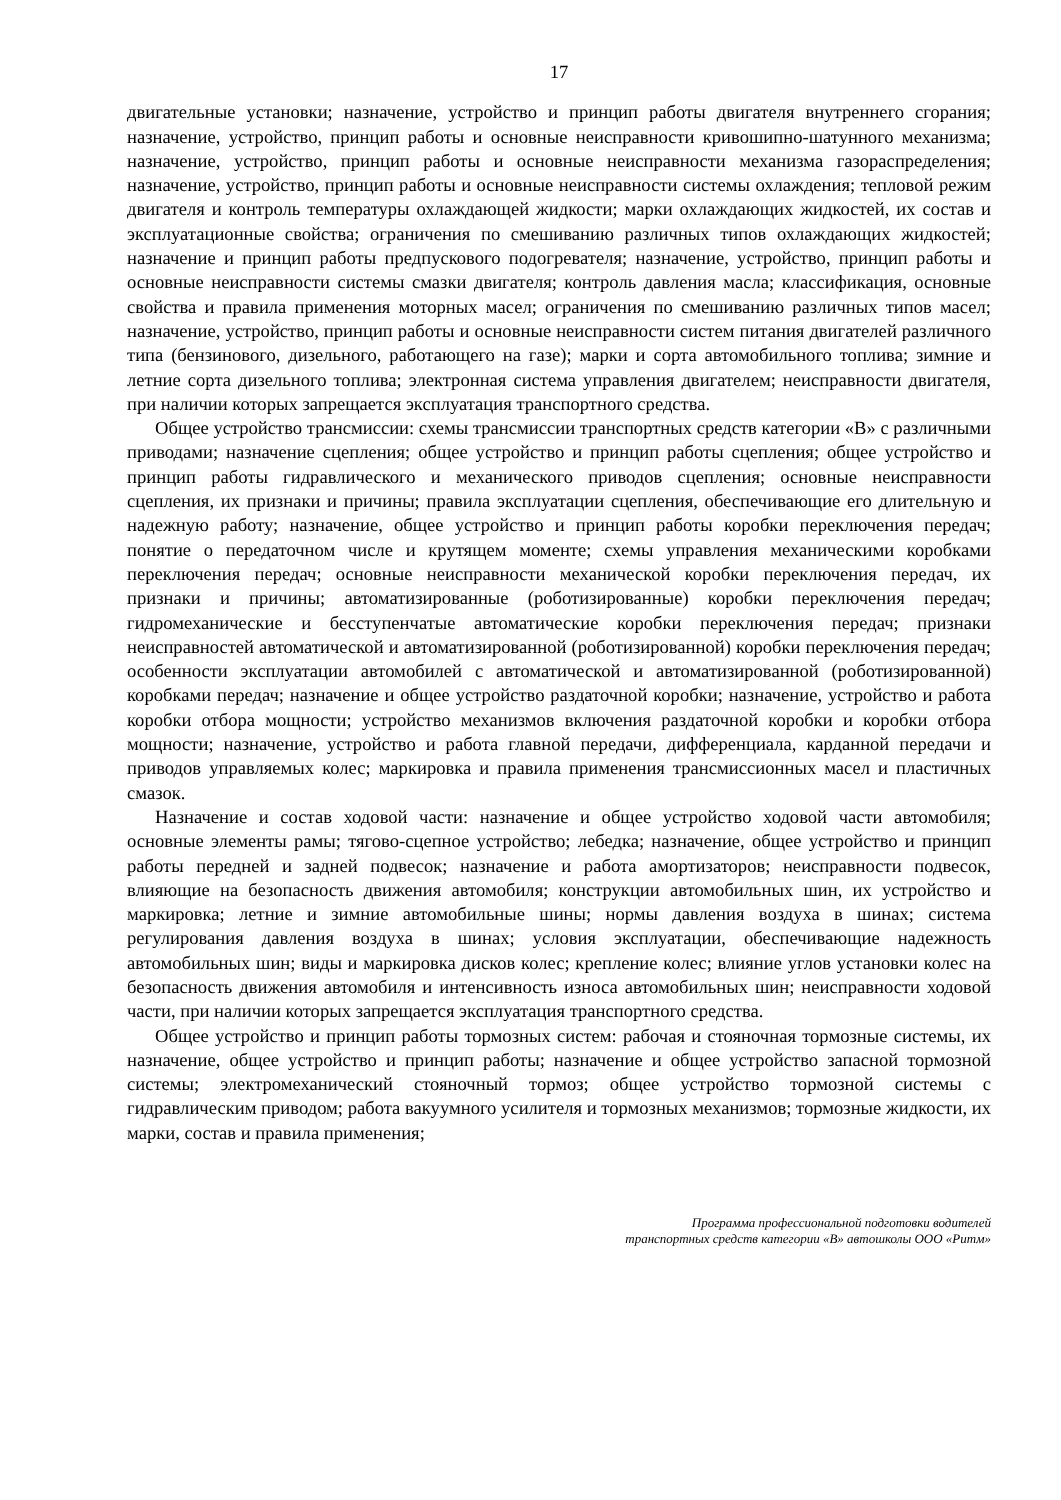17
двигательные установки; назначение, устройство и принцип работы двигателя внутреннего сгорания; назначение, устройство, принцип работы и основные неисправности кривошипно-шатунного механизма; назначение, устройство, принцип работы и основные неисправности механизма газораспределения; назначение, устройство, принцип работы и основные неисправности системы охлаждения; тепловой режим двигателя и контроль температуры охлаждающей жидкости; марки охлаждающих жидкостей, их состав и эксплуатационные свойства; ограничения по смешиванию различных типов охлаждающих жидкостей; назначение и принцип работы предпускового подогревателя; назначение, устройство, принцип работы и основные неисправности системы смазки двигателя; контроль давления масла; классификация, основные свойства и правила применения моторных масел; ограничения по смешиванию различных типов масел; назначение, устройство, принцип работы и основные неисправности систем питания двигателей различного типа (бензинового, дизельного, работающего на газе); марки и сорта автомобильного топлива; зимние и летние сорта дизельного топлива; электронная система управления двигателем; неисправности двигателя, при наличии которых запрещается эксплуатация транспортного средства.
Общее устройство трансмиссии: схемы трансмиссии транспортных средств категории «В» с различными приводами; назначение сцепления; общее устройство и принцип работы сцепления; общее устройство и принцип работы гидравлического и механического приводов сцепления; основные неисправности сцепления, их признаки и причины; правила эксплуатации сцепления, обеспечивающие его длительную и надежную работу; назначение, общее устройство и принцип работы коробки переключения передач; понятие о передаточном числе и крутящем моменте; схемы управления механическими коробками переключения передач; основные неисправности механической коробки переключения передач, их признаки и причины; автоматизированные (роботизированные) коробки переключения передач; гидромеханические и бесступенчатые автоматические коробки переключения передач; признаки неисправностей автоматической и автоматизированной (роботизированной) коробки переключения передач; особенности эксплуатации автомобилей с автоматической и автоматизированной (роботизированной) коробками передач; назначение и общее устройство раздаточной коробки; назначение, устройство и работа коробки отбора мощности; устройство механизмов включения раздаточной коробки и коробки отбора мощности; назначение, устройство и работа главной передачи, дифференциала, карданной передачи и приводов управляемых колес; маркировка и правила применения трансмиссионных масел и пластичных смазок.
Назначение и состав ходовой части: назначение и общее устройство ходовой части автомобиля; основные элементы рамы; тягово-сцепное устройство; лебедка; назначение, общее устройство и принцип работы передней и задней подвесок; назначение и работа амортизаторов; неисправности подвесок, влияющие на безопасность движения автомобиля; конструкции автомобильных шин, их устройство и маркировка; летние и зимние автомобильные шины; нормы давления воздуха в шинах; система регулирования давления воздуха в шинах; условия эксплуатации, обеспечивающие надежность автомобильных шин; виды и маркировка дисков колес; крепление колес; влияние углов установки колес на безопасность движения автомобиля и интенсивность износа автомобильных шин; неисправности ходовой части, при наличии которых запрещается эксплуатация транспортного средства.
Общее устройство и принцип работы тормозных систем: рабочая и стояночная тормозные системы, их назначение, общее устройство и принцип работы; назначение и общее устройство запасной тормозной системы; электромеханический стояночный тормоз; общее устройство тормозной системы с гидравлическим приводом; работа вакуумного усилителя и тормозных механизмов; тормозные жидкости, их марки, состав и правила применения;
Программа профессиональной подготовки водителей
транспортных средств категории «В» автошколы ООО «Ритм»